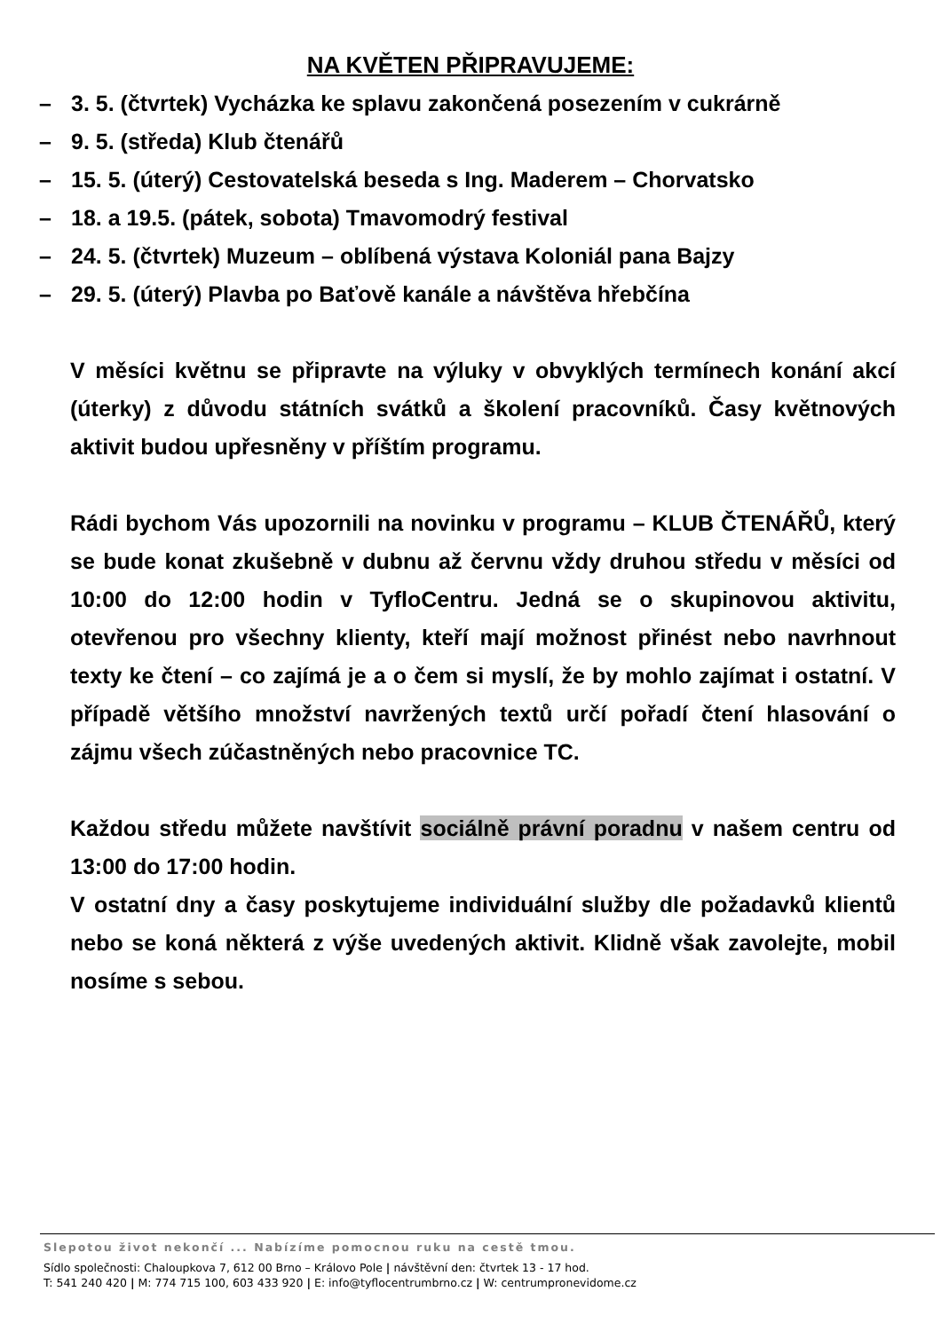NA KVĚTEN PŘIPRAVUJEME:
– 3. 5. (čtvrtek) Vycházka ke splavu zakončená posezením v cukrárně
– 9. 5. (středa) Klub čtenářů
– 15. 5. (úterý) Cestovatelská beseda s Ing. Maderem – Chorvatsko
– 18. a 19.5. (pátek, sobota) Tmavomodrý festival
– 24. 5. (čtvrtek) Muzeum – oblíbená výstava Koloniál pana Bajzy
– 29. 5. (úterý) Plavba po Baťově kanále a návštěva hřebčína
V měsíci květnu se připravte na výluky v obvyklých termínech konání akcí (úterky) z důvodu státních svátků a školení pracovníků. Časy květnových aktivit budou upřesněny v příštím programu.
Rádi bychom Vás upozornili na novinku v programu – KLUB ČTENÁŘŮ, který se bude konat zkušebně v dubnu až červnu vždy druhou středu v měsíci od 10:00 do 12:00 hodin v TyfloCentru. Jedná se o skupinovou aktivitu, otevřenou pro všechny klienty, kteří mají možnost přinést nebo navrhnout texty ke čtení – co zajímá je a o čem si myslí, že by mohlo zajímat i ostatní. V případě většího množství navržených textů určí pořadí čtení hlasování o zájmu všech zúčastněných nebo pracovnice TC.
Každou středu můžete navštívit sociálně právní poradnu v našem centru od 13:00 do 17:00 hodin.
V ostatní dny a časy poskytujeme individuální služby dle požadavků klientů nebo se koná některá z výše uvedených aktivit. Klidně však zavolejte, mobil nosíme s sebou.
Slepotou život nekončí ... Nabízíme pomocnou ruku na cestě tmou.
Sídlo společnosti: Chaloupkova 7, 612 00 Brno – Královo Pole | návštěvní den: čtvrtek 13 - 17 hod.
T: 541 240 420 | M: 774 715 100, 603 433 920 | E: info@tyflocentrumbrno.cz | W: centrumpronevidome.cz